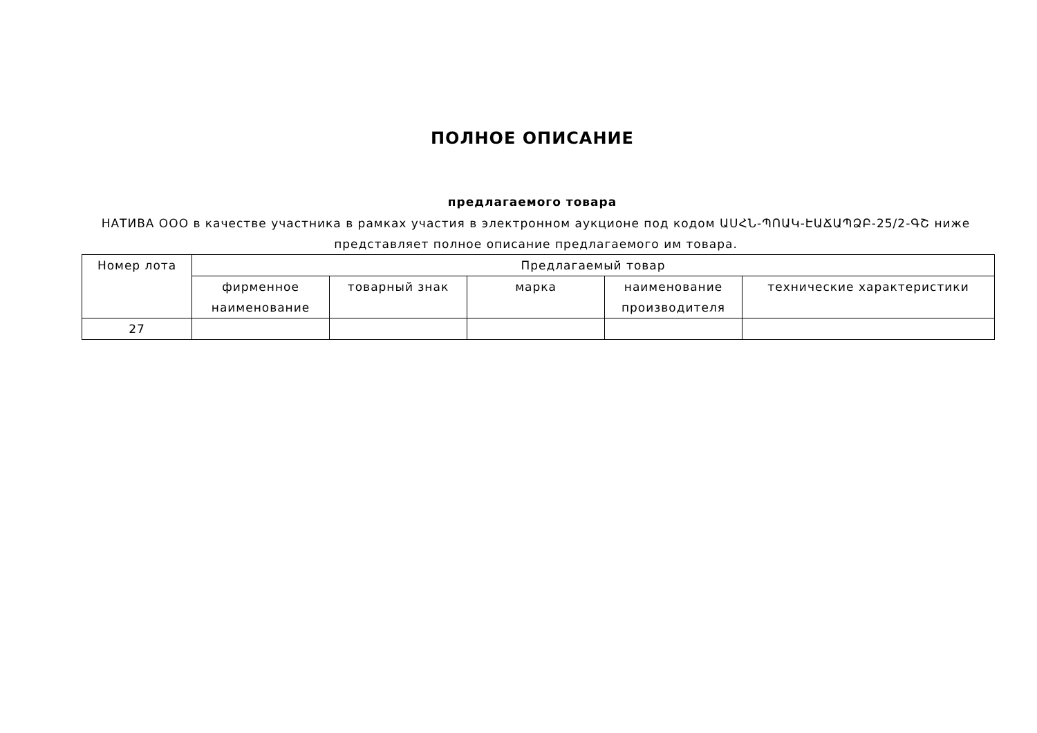ПОЛНОЕ ОПИСАНИЕ
предлагаемого товара
НАТИВА ООО в качестве участника в рамках участия в электронном аукционе под кодом ԱՍՀՆ-ՊՈԱԿ-ԷԱՃԱՊՁԲ-25/2-ԳՇ ниже представляет полное описание предлагаемого им товара.
| Номер лота | Предлагаемый товар | | | | |
| --- | --- | --- | --- | --- | --- |
| | фирменное наименование | товарный знак | марка | наименование производителя | технические характеристики |
| 27 | | | | | |